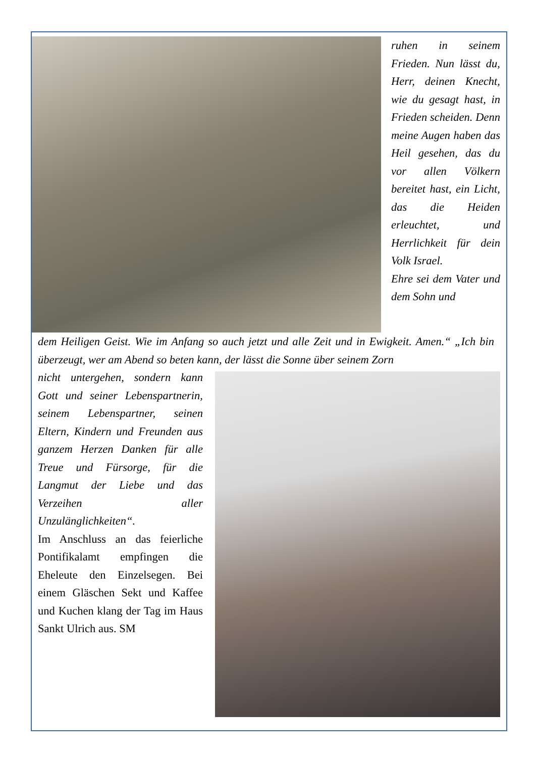ruhen in seinem Frieden. Nun lässt du, Herr, deinen Knecht, wie du gesagt hast, in Frieden scheiden. Denn meine Augen haben das Heil gesehen, das du vor allen Völkern bereitet hast, ein Licht, das die Heiden erleuchtet, und Herrlichkeit für dein Volk Israel.
Ehre sei dem Vater und dem Sohn und
dem Heiligen Geist. Wie im Anfang so auch jetzt und alle Zeit und in Ewigkeit. Amen.“ „Ich bin überzeugt, wer am Abend so beten kann, der lässt die Sonne über seinem Zorn
nicht untergehen, sondern kann Gott und seiner Lebenspartnerin, seinem Lebenspartner, seinen Eltern, Kindern und Freunden aus ganzem Herzen Danken für alle Treue und Fürsorge, für die Langmut der Liebe und das Verzeihen aller Unzulänglichkeiten“.
Im Anschluss an das feierliche Pontifikalamt empfingen die Eheleute den Einzelsegen. Bei einem Gläschen Sekt und Kaffee und Kuchen klang der Tag im Haus Sankt Ulrich aus. SM